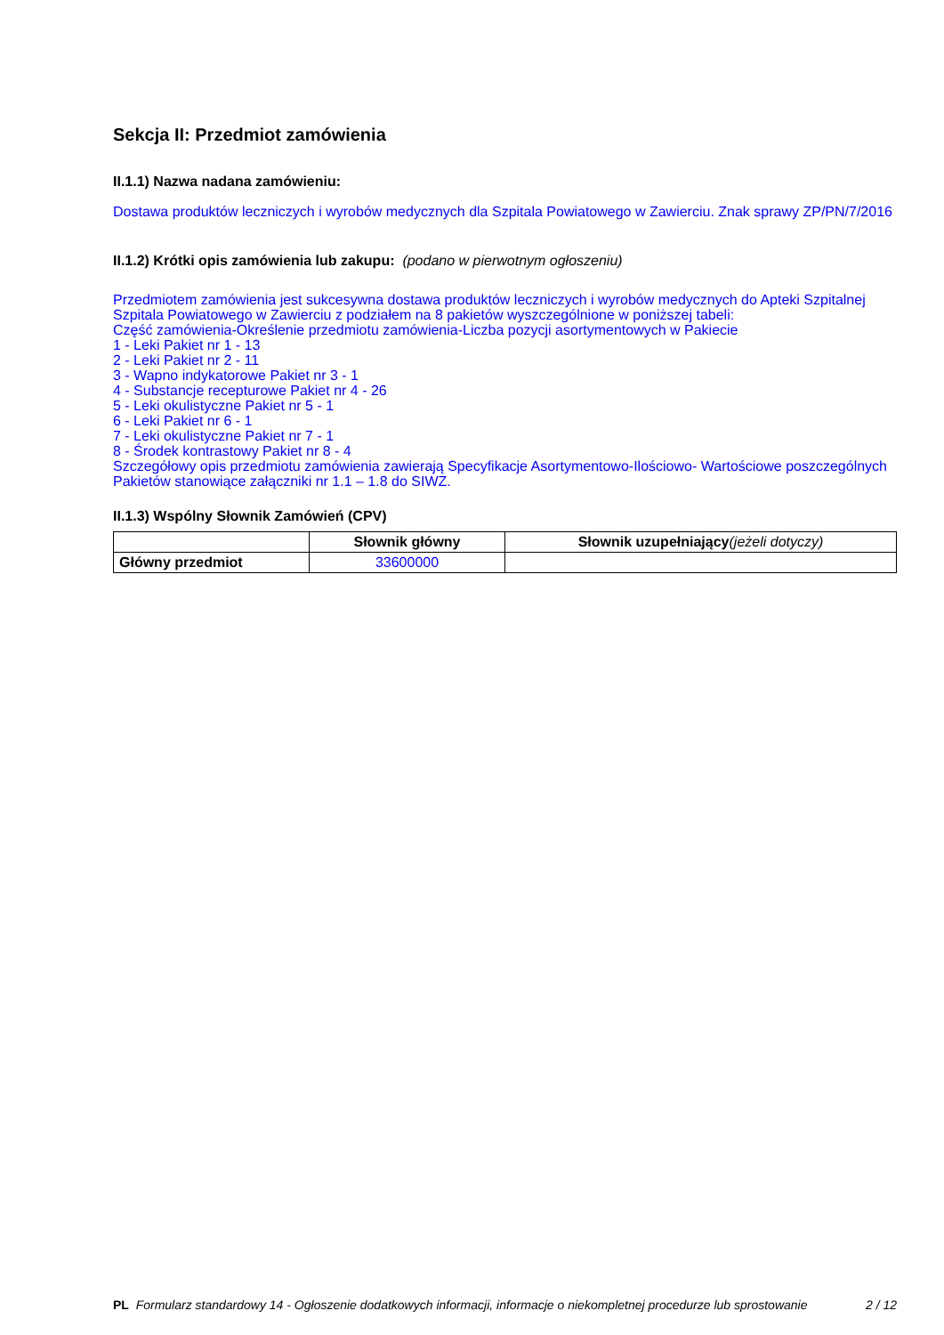Sekcja II: Przedmiot zamówienia
II.1.1) Nazwa nadana zamówieniu:
Dostawa produktów leczniczych i wyrobów medycznych dla Szpitala Powiatowego w Zawierciu. Znak sprawy ZP/PN/7/2016
II.1.2) Krótki opis zamówienia lub zakupu: (podano w pierwotnym ogłoszeniu)
Przedmiotem zamówienia jest sukcesywna dostawa produktów leczniczych i wyrobów medycznych do Apteki Szpitalnej Szpitala Powiatowego w Zawierciu z podziałem na 8 pakietów wyszczególnione w poniższej tabeli:
Część zamówienia-Określenie przedmiotu zamówienia-Liczba pozycji asortymentowych w Pakiecie
1 - Leki Pakiet nr 1 - 13
2 - Leki Pakiet nr 2 - 11
3 - Wapno indykatorowe Pakiet nr 3 - 1
4 - Substancje recepturowe Pakiet nr 4 - 26
5 - Leki okulistyczne Pakiet nr 5 - 1
6 - Leki Pakiet nr 6 - 1
7 - Leki okulistyczne Pakiet nr 7 - 1
8 - Środek kontrastowy Pakiet nr 8 - 4
Szczegółowy opis przedmiotu zamówienia zawierają Specyfikacje Asortymentowo-Ilościowo- Wartościowe poszczególnych Pakietów stanowiące załączniki nr 1.1 – 1.8 do SIWZ.
II.1.3) Wspólny Słownik Zamówień (CPV)
| | Słownik główny | Słownik uzupełniający (jeżeli dotyczy) |
| --- | --- | --- |
| Główny przedmiot | 33600000 | |
PL Formularz standardowy 14 - Ogłoszenie dodatkowych informacji, informacje o niekompletnej procedurze lub sprostowanie
2 / 12